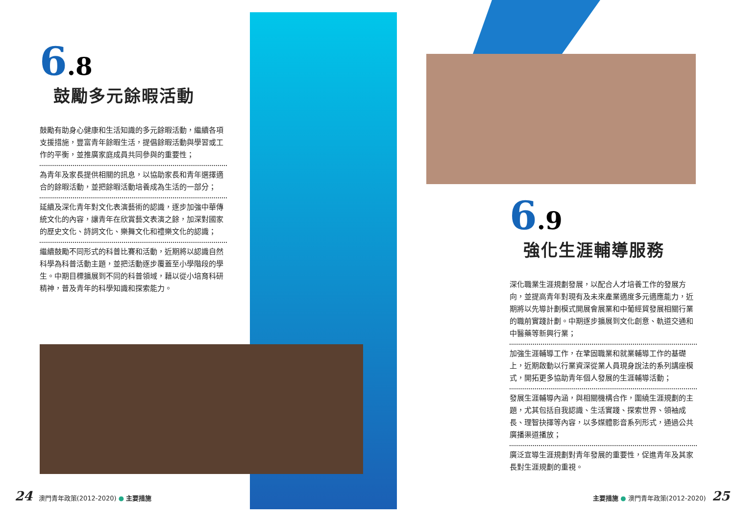6.8
鼓勵多元餘暇活動
鼓勵有助身心健康和生活知識的多元餘暇活動，繼續各項支援措施，豐富青年餘暇生活，提倡餘暇活動與學習或工作的平衡，並推廣家庭成員共同參與的重要性；
為青年及家長提供相關的訊息，以協助家長和青年選擇適合的餘暇活動，並把餘暇活動培養成為生活的一部分；
延續及深化青年對文化表演藝術的認識，逐步加強中華傳統文化的內容，讓青年在欣賞藝文表演之餘，加深對國家的歷史文化、詩詞文化、樂舞文化和禮樂文化的認識；
繼續鼓勵不同形式的科普比賽和活動，近期將以認識自然科學為科普活動主題，並把活動逐步覆蓋至小學階段的學生。中期目標擴展到不同的科普領域，藉以從小培育科研精神，普及青年的科學知識和探索能力。
6.9
強化生涯輔導服務
深化職業生涯規劃發展，以配合人才培養工作的發展方向，並提高青年對現有及未來產業適度多元適應能力，近期將以先導計劃模式開展會展業和中葡經貿發展相關行業的職前實踐計劃。中期逐步擴展到文化創意、軌道交通和中醫藥等新興行業；
加強生涯輔導工作，在鞏固職業和就業輔導工作的基礎上，近期啟動以行業資深從業人員現身說法的系列講座模式，開拓更多協助青年個人發展的生涯輔導活動；
發展生涯輔導內涵，與相關機構合作，圍繞生涯規劃的主題，尤其包括自我認識、生活實踐、探索世界、領袖成長、理智抉擇等內容，以多媒體影音系列形式，通過公共廣播渠道播放；
廣泛宣導生涯規劃對青年發展的重要性，促進青年及其家長對生涯規劃的重視。
24 澳門青年政策(2012-2020) ● 主要措施
主要措施 ● 澳門青年政策(2012-2020) 25